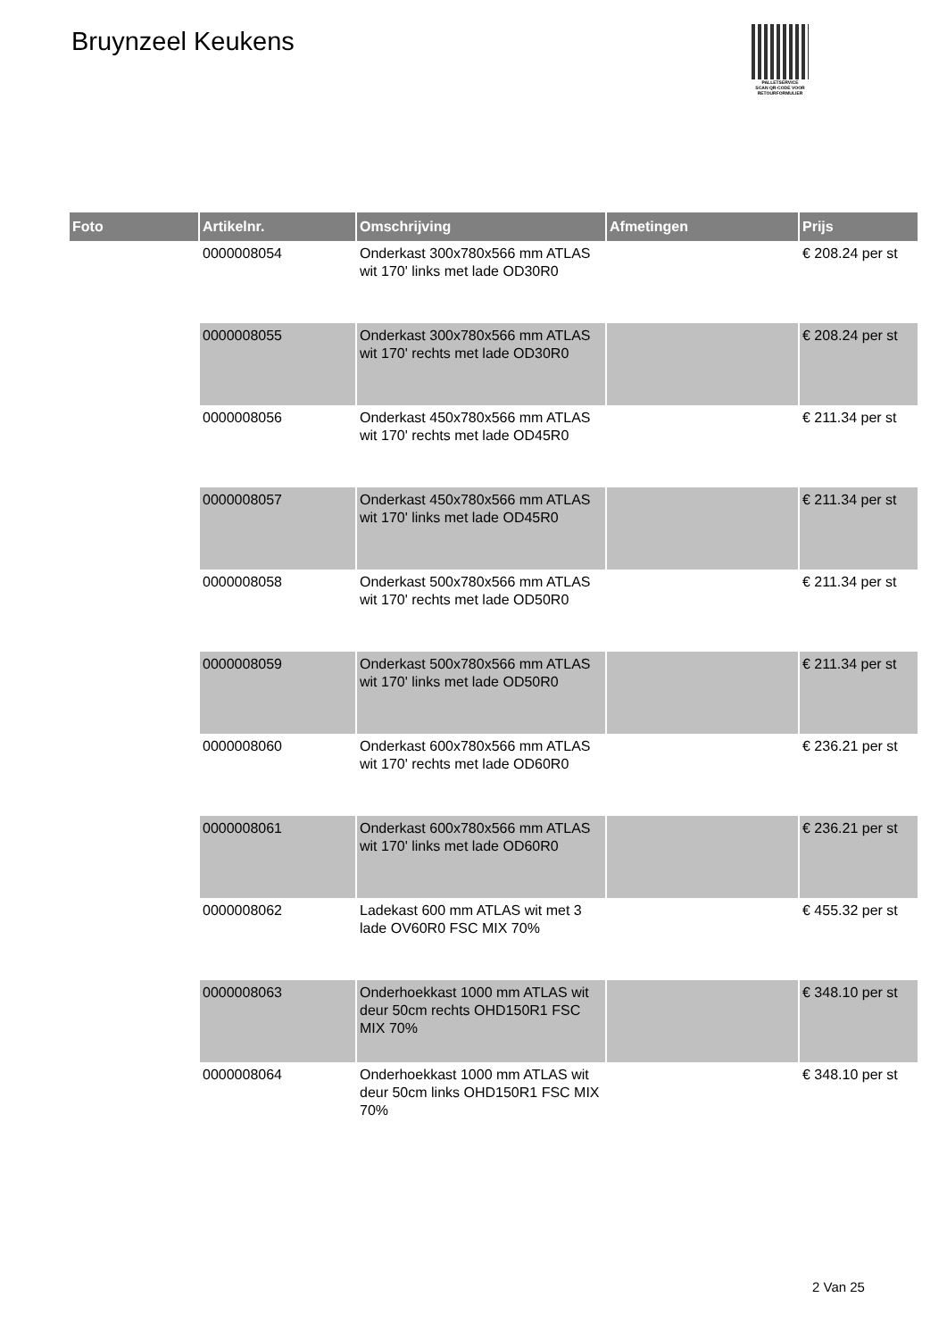Bruynzeel Keukens
PALLETSERVICE
SCAN QR-CODE VOOR RETOURFORMULIER
| Foto | Artikelnr. | Omschrijving | Afmetingen | Prijs |
| --- | --- | --- | --- | --- |
| | 0000008054 | Onderkast 300x780x566 mm ATLAS wit 170' links met lade OD30R0 | | € 208.24 per st |
| | 0000008055 | Onderkast 300x780x566 mm ATLAS wit 170' rechts met lade OD30R0 | | € 208.24 per st |
| | 0000008056 | Onderkast 450x780x566 mm ATLAS wit 170' rechts met lade OD45R0 | | € 211.34 per st |
| | 0000008057 | Onderkast 450x780x566 mm ATLAS wit 170' links met lade OD45R0 | | € 211.34 per st |
| | 0000008058 | Onderkast 500x780x566 mm ATLAS wit 170' rechts met lade OD50R0 | | € 211.34 per st |
| | 0000008059 | Onderkast 500x780x566 mm ATLAS wit 170' links met lade OD50R0 | | € 211.34 per st |
| | 0000008060 | Onderkast 600x780x566 mm ATLAS wit 170' rechts met lade OD60R0 | | € 236.21 per st |
| | 0000008061 | Onderkast 600x780x566 mm ATLAS wit 170' links met lade OD60R0 | | € 236.21 per st |
| | 0000008062 | Ladekast 600 mm ATLAS wit met 3 lade OV60R0 FSC MIX 70% | | € 455.32 per st |
| | 0000008063 | Onderhoekkast 1000 mm ATLAS wit deur 50cm rechts OHD150R1 FSC MIX 70% | | € 348.10 per st |
| | 0000008064 | Onderhoekkast 1000 mm ATLAS wit deur 50cm links OHD150R1 FSC MIX 70% | | € 348.10 per st |
2 Van 25